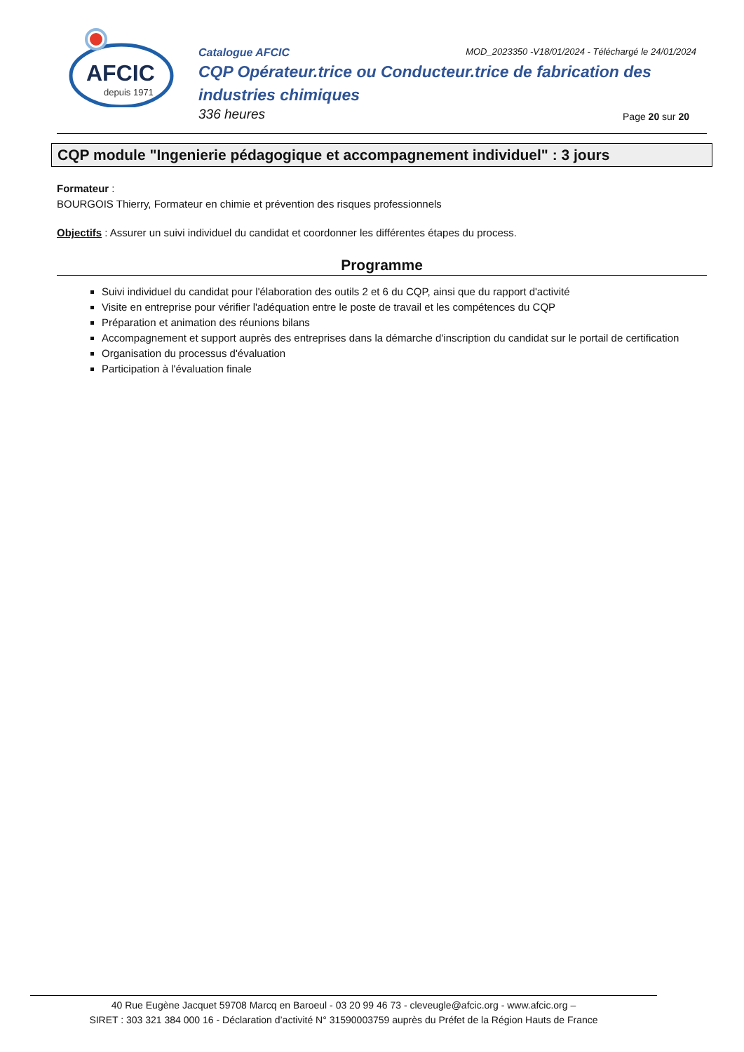AFCIC
depuis 1971
Catalogue AFCIC MOD_2023350 -V18/01/2024 - Téléchargé le 24/01/2024
CQP Opérateur.trice ou Conducteur.trice de fabrication des industries chimiques
336 heures Page 20 sur 20
CQP module "Ingenierie pédagogique et accompagnement individuel" : 3 jours
Formateur :
BOURGOIS Thierry, Formateur en chimie et prévention des risques professionnels
Objectifs : Assurer un suivi individuel du candidat et coordonner les différentes étapes du process.
Programme
Suivi individuel du candidat pour l'élaboration des outils 2 et 6 du CQP, ainsi que du rapport d'activité
Visite en entreprise pour vérifier l'adéquation entre le poste de travail et les compétences du CQP
Préparation et animation des réunions bilans
Accompagnement et support auprès des entreprises dans la démarche d'inscription du candidat sur le portail de certification
Organisation du processus d'évaluation
Participation à l'évaluation finale
40 Rue Eugène Jacquet 59708 Marcq en Baroeul - 03 20 99 46 73 - cleveugle@afcic.org - www.afcic.org –
SIRET : 303 321 384 000 16 - Déclaration d’activité N° 31590003759 auprès du Préfet de la Région Hauts de France